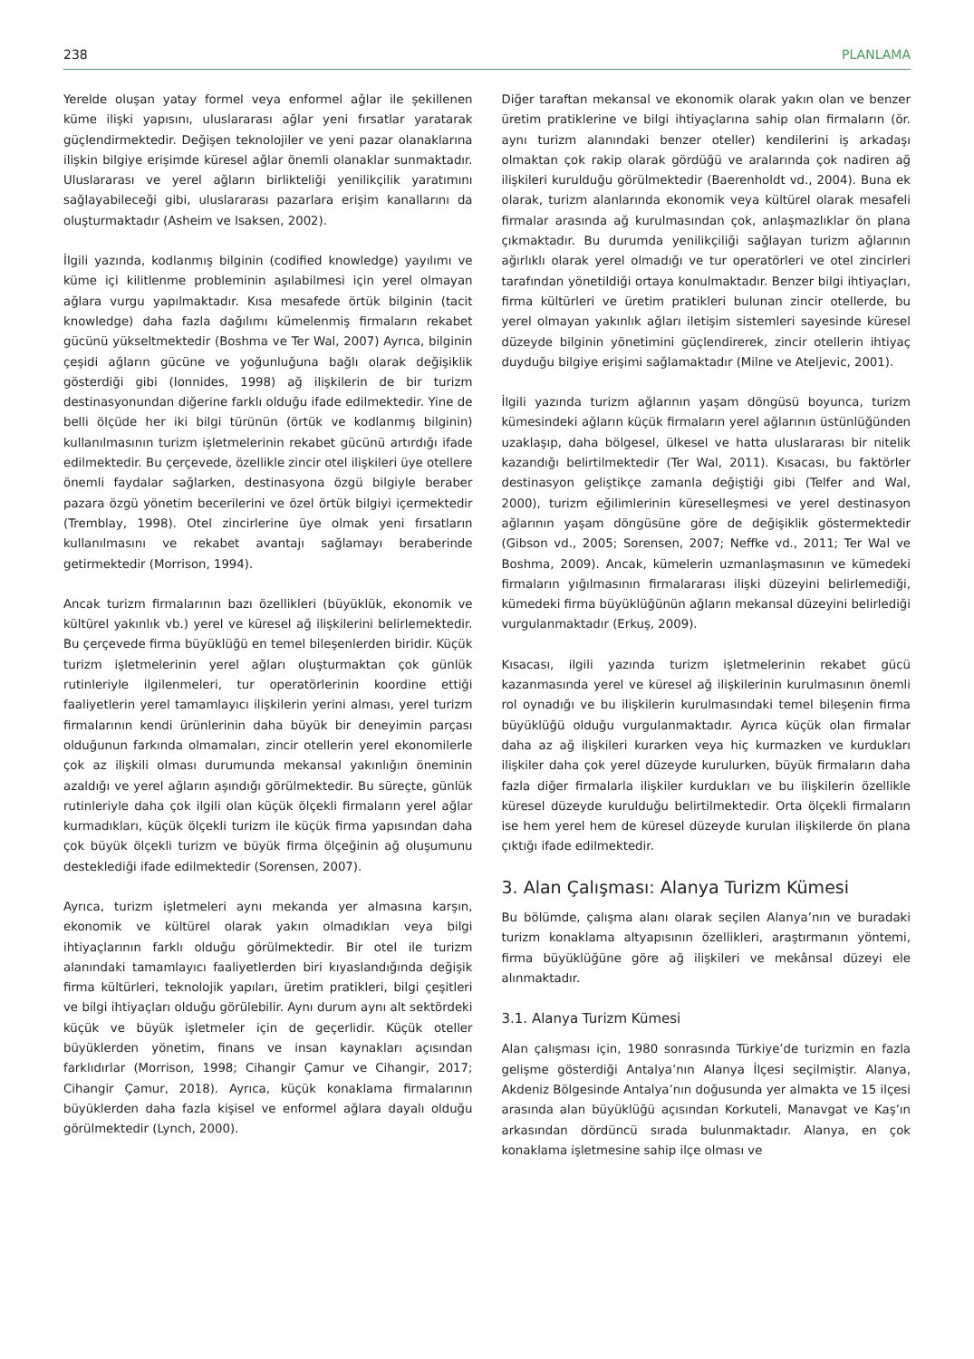238 PLANLAMA
Yerelde oluşan yatay formel veya enformel ağlar ile şekillenen küme ilişki yapısını, uluslararası ağlar yeni fırsatlar yaratarak güçlendirmektedir. Değişen teknolojiler ve yeni pazar olanaklarına ilişkin bilgiye erişimde küresel ağlar önemli olanaklar sunmaktadır. Uluslararası ve yerel ağların birlikteliği yenilikçilik yaratımını sağlayabileceği gibi, uluslararası pazarlara erişim kanallarını da oluşturmaktadır (Asheim ve Isaksen, 2002).
İlgili yazında, kodlanmış bilginin (codified knowledge) yayılımı ve küme içi kilitlenme probleminin aşılabilmesi için yerel olmayan ağlara vurgu yapılmaktadır. Kısa mesafede örtük bilginin (tacit knowledge) daha fazla dağılımı kümelenmiş firmaların rekabet gücünü yükseltmektedir (Boshma ve Ter Wal, 2007) Ayrıca, bilginin çeşidi ağların gücüne ve yoğunluğuna bağlı olarak değişiklik gösterdiği gibi (Ionnides, 1998) ağ ilişkilerin de bir turizm destinasyonundan diğerine farklı olduğu ifade edilmektedir. Yine de belli ölçüde her iki bilgi türünün (örtük ve kodlanmış bilginin) kullanılmasının turizm işletmelerinin rekabet gücünü artırdığı ifade edilmektedir. Bu çerçevede, özellikle zincir otel ilişkileri üye otellere önemli faydalar sağlarken, destinasyona özgü bilgiyle beraber pazara özgü yönetim becerilerini ve özel örtük bilgiyi içermektedir (Tremblay, 1998). Otel zincirlerine üye olmak yeni fırsatların kullanılmasını ve rekabet avantajı sağlamayı beraberinde getirmektedir (Morrison, 1994).
Ancak turizm firmalarının bazı özellikleri (büyüklük, ekonomik ve kültürel yakınlık vb.) yerel ve küresel ağ ilişkilerini belirlemektedir. Bu çerçevede firma büyüklüğü en temel bileşenlerden biridir. Küçük turizm işletmelerinin yerel ağları oluşturmaktan çok günlük rutinleriyle ilgilenmeleri, tur operatörlerinin koordine ettiği faaliyetlerin yerel tamamlayıcı ilişkilerin yerini alması, yerel turizm firmalarının kendi ürünlerinin daha büyük bir deneyimin parçası olduğunun farkında olmamaları, zincir otellerin yerel ekonomilerle çok az ilişkili olması durumunda mekansal yakınlığın öneminin azaldığı ve yerel ağların aşındığı görülmektedir. Bu süreçte, günlük rutinleriyle daha çok ilgili olan küçük ölçekli firmaların yerel ağlar kurmadıkları, küçük ölçekli turizm ile küçük firma yapısından daha çok büyük ölçekli turizm ve büyük firma ölçeğinin ağ oluşumunu desteklediği ifade edilmektedir (Sorensen, 2007).
Ayrıca, turizm işletmeleri aynı mekanda yer almasına karşın, ekonomik ve kültürel olarak yakın olmadıkları veya bilgi ihtiyaçlarının farklı olduğu görülmektedir. Bir otel ile turizm alanındaki tamamlayıcı faaliyetlerden biri kıyaslandığında değişik firma kültürleri, teknolojik yapıları, üretim pratikleri, bilgi çeşitleri ve bilgi ihtiyaçları olduğu görülebilir. Aynı durum aynı alt sektördeki küçük ve büyük işletmeler için de geçerlidir. Küçük oteller büyüklerden yönetim, finans ve insan kaynakları açısından farklıdırlar (Morrison, 1998; Cihangir Çamur ve Cihangir, 2017; Cihangir Çamur, 2018). Ayrıca, küçük konaklama firmalarının büyüklerden daha fazla kişisel ve enformel ağlara dayalı olduğu görülmektedir (Lynch, 2000).
Diğer taraftan mekansal ve ekonomik olarak yakın olan ve benzer üretim pratiklerine ve bilgi ihtiyaçlarına sahip olan firmaların (ör. aynı turizm alanındaki benzer oteller) kendilerini iş arkadaşı olmaktan çok rakip olarak gördüğü ve aralarında çok nadiren ağ ilişkileri kurulduğu görülmektedir (Baerenholdt vd., 2004). Buna ek olarak, turizm alanlarında ekonomik veya kültürel olarak mesafeli firmalar arasında ağ kurulmasından çok, anlaşmazlıklar ön plana çıkmaktadır. Bu durumda yenilikçiliği sağlayan turizm ağlarının ağırlıklı olarak yerel olmadığı ve tur operatörleri ve otel zincirleri tarafından yönetildiği ortaya konulmaktadır. Benzer bilgi ihtiyaçları, firma kültürleri ve üretim pratikleri bulunan zincir otellerde, bu yerel olmayan yakınlık ağları iletişim sistemleri sayesinde küresel düzeyde bilginin yönetimini güçlendirerek, zincir otellerin ihtiyaç duyduğu bilgiye erişimi sağlamaktadır (Milne ve Ateljevic, 2001).
İlgili yazında turizm ağlarının yaşam döngüsü boyunca, turizm kümesindeki ağların küçük firmaların yerel ağlarının üstünlüğünden uzaklaşıp, daha bölgesel, ülkesel ve hatta uluslararası bir nitelik kazandığı belirtilmektedir (Ter Wal, 2011). Kısacası, bu faktörler destinasyon geliştikçe zamanla değiştiği gibi (Telfer and Wal, 2000), turizm eğilimlerinin küreselleşmesi ve yerel destinasyon ağlarının yaşam döngüsüne göre de değişiklik göstermektedir (Gibson vd., 2005; Sorensen, 2007; Neffke vd., 2011; Ter Wal ve Boshma, 2009). Ancak, kümelerin uzmanlaşmasının ve kümedeki firmaların yığılmasının firmalararası ilişki düzeyini belirlemediği, kümedeki firma büyüklüğünün ağların mekansal düzeyini belirlediği vurgulanmaktadır (Erkuş, 2009).
Kısacası, ilgili yazında turizm işletmelerinin rekabet gücü kazanmasında yerel ve küresel ağ ilişkilerinin kurulmasının önemli rol oynadığı ve bu ilişkilerin kurulmasındaki temel bileşenin firma büyüklüğü olduğu vurgulanmaktadır. Ayrıca küçük olan firmalar daha az ağ ilişkileri kurarken veya hiç kurmazken ve kurdukları ilişkiler daha çok yerel düzeyde kurulurken, büyük firmaların daha fazla diğer firmalarla ilişkiler kurdukları ve bu ilişkilerin özellikle küresel düzeyde kurulduğu belirtilmektedir. Orta ölçekli firmaların ise hem yerel hem de küresel düzeyde kurulan ilişkilerde ön plana çıktığı ifade edilmektedir.
3. Alan Çalışması: Alanya Turizm Kümesi
Bu bölümde, çalışma alanı olarak seçilen Alanya’nın ve buradaki turizm konaklama altyapısının özellikleri, araştırmanın yöntemi, firma büyüklüğüne göre ağ ilişkileri ve mekânsal düzeyi ele alınmaktadır.
3.1. Alanya Turizm Kümesi
Alan çalışması için, 1980 sonrasında Türkiye’de turizmin en fazla gelişme gösterdiği Antalya’nın Alanya İlçesi seçilmiştir. Alanya, Akdeniz Bölgesinde Antalya’nın doğusunda yer almakta ve 15 ilçesi arasında alan büyüklüğü açısından Korkuteli, Manavgat ve Kaş’ın arkasından dördüncü sırada bulunmaktadır. Alanya, en çok konaklama işletmesine sahip ilçe olması ve